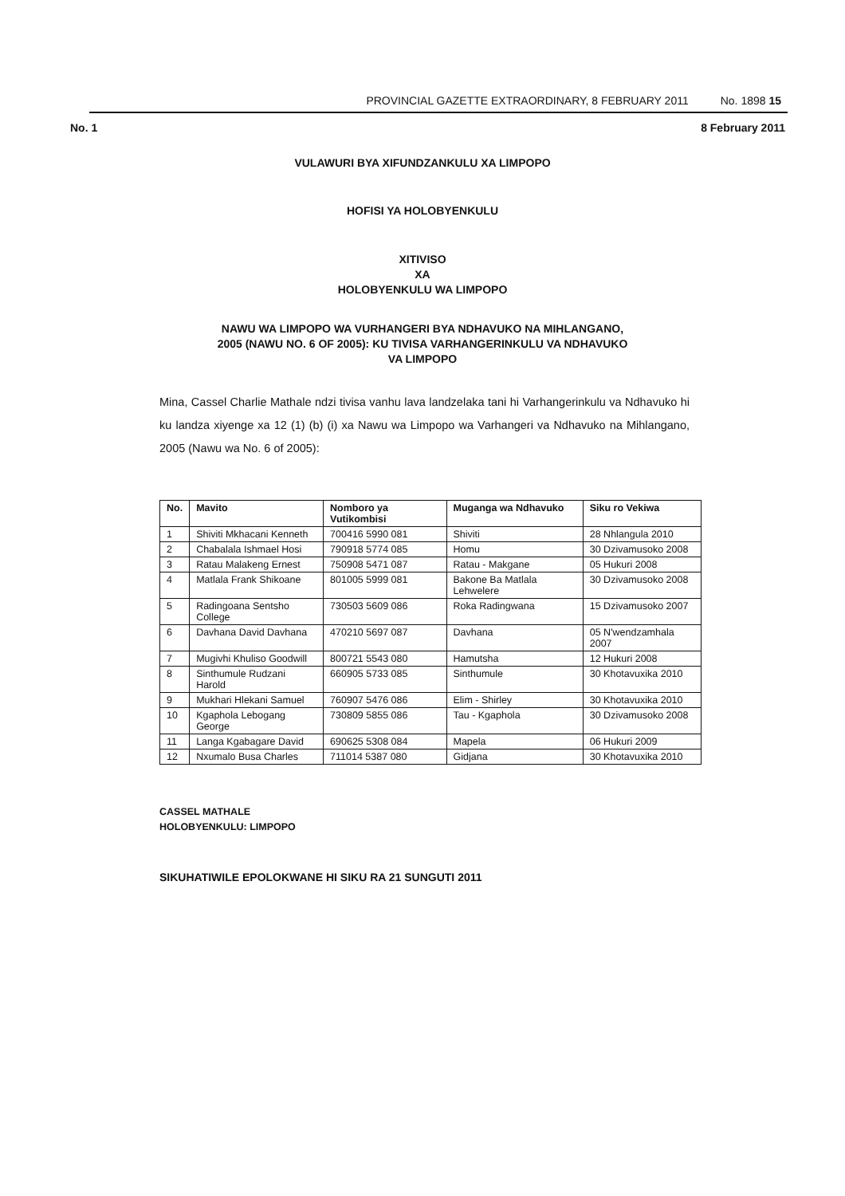PROVINCIAL GAZETTE EXTRAORDINARY, 8 FEBRUARY 2011 No. 1898 15
No. 1 8 February 2011
VULAWURI BYA XIFUNDZANKULU XA LIMPOPO
HOFISI YA HOLOBYENKULU
XITIVISO
XA
HOLOBYENKULU WA LIMPOPO
NAWU WA LIMPOPO WA VURHANGERI BYA NDHAVUKO NA MIHLANGANO,
2005 (NAWU NO. 6 OF 2005): KU TIVISA VARHANGERINKULU VA NDHAVUKO
VA LIMPOPO
Mina, Cassel Charlie Mathale ndzi tivisa vanhu lava landzelaka tani hi Varhangerinkulu va Ndhavuko hi ku landza xiyenge xa 12 (1) (b) (i) xa Nawu wa Limpopo wa Varhangeri va Ndhavuko na Mihlangano, 2005 (Nawu wa No. 6 of 2005):
| No. | Mavito | Nomboro ya Vutikombisi | Muganga wa Ndhavuko | Siku ro Vekiwa |
| --- | --- | --- | --- | --- |
| 1 | Shiviti Mkhacani Kenneth | 700416 5990 081 | Shiviti | 28 Nhlangula 2010 |
| 2 | Chabalala Ishmael Hosi | 790918 5774 085 | Homu | 30 Dzivamusoko 2008 |
| 3 | Ratau Malakeng Ernest | 750908 5471 087 | Ratau - Makgane | 05 Hukuri 2008 |
| 4 | Matlala Frank Shikoane | 801005 5999 081 | Bakone Ba Matlala Lehwelere | 30 Dzivamusoko 2008 |
| 5 | Radingoana Sentsho College | 730503 5609 086 | Roka Radingwana | 15 Dzivamusoko 2007 |
| 6 | Davhana David Davhana | 470210 5697 087 | Davhana | 05 N'wendzamhala 2007 |
| 7 | Mugivhi Khuliso Goodwill | 800721 5543 080 | Hamutsha | 12 Hukuri 2008 |
| 8 | Sinthumule Rudzani Harold | 660905 5733 085 | Sinthumule | 30 Khotavuxika 2010 |
| 9 | Mukhari Hlekani Samuel | 760907 5476 086 | Elim - Shirley | 30 Khotavuxika 2010 |
| 10 | Kgaphola Lebogang George | 730809 5855 086 | Tau - Kgaphola | 30 Dzivamusoko 2008 |
| 11 | Langa Kgabagare David | 690625 5308 084 | Mapela | 06 Hukuri 2009 |
| 12 | Nxumalo Busa Charles | 711014 5387 080 | Gidjana | 30 Khotavuxika 2010 |
CASSEL MATHALE
HOLOBYENKULU: LIMPOPO
SIKUHATIWILE EPOLOKWANE HI SIKU RA 21 SUNGUTI 2011